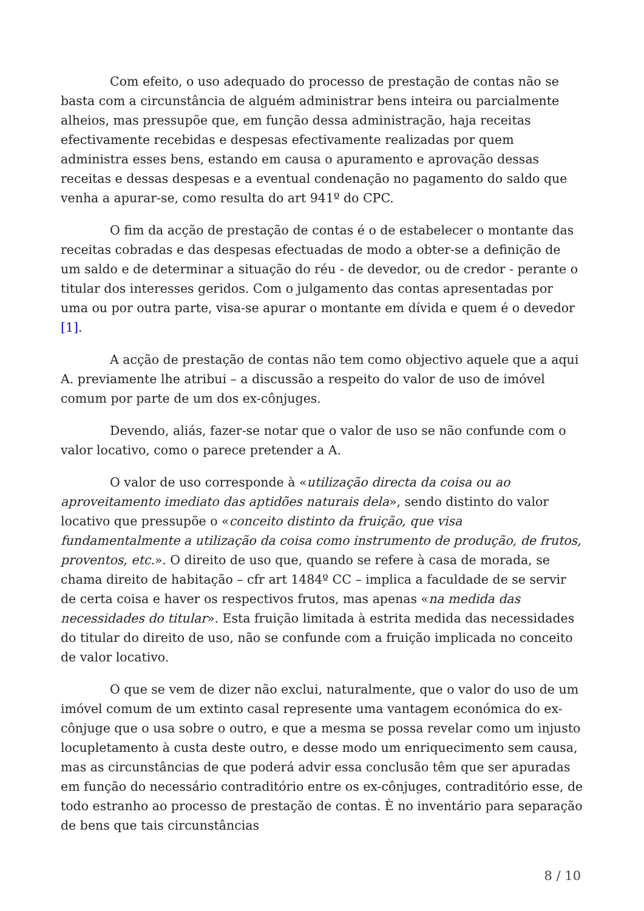Com efeito, o uso adequado do processo de prestação de contas não se basta com a circunstância de alguém administrar bens inteira ou parcialmente alheios, mas pressupõe que, em função dessa administração, haja receitas efectivamente recebidas e despesas efectivamente realizadas por quem administra esses bens, estando em causa o apuramento e aprovação dessas receitas e dessas despesas e a eventual condenação no pagamento do saldo que venha a apurar-se, como resulta do art 941º do CPC.
O fim da acção de prestação de contas é o de estabelecer o montante das receitas cobradas e das despesas efectuadas de modo a obter-se a definição de um saldo e de determinar a situação do réu - de devedor, ou de credor - perante o titular dos interesses geridos. Com o julgamento das contas apresentadas por uma ou por outra parte, visa-se apurar o montante em dívida e quem é o devedor [1].
A acção de prestação de contas não tem como objectivo aquele que a aqui A. previamente lhe atribui – a discussão a respeito do valor de uso de imóvel comum por parte de um dos ex-cônjuges.
Devendo, aliás, fazer-se notar que o valor de uso se não confunde com o valor locativo, como o parece pretender a A.
O valor de uso corresponde à «utilização directa da coisa ou ao aproveitamento imediato das aptidões naturais dela», sendo distinto do valor locativo que pressupõe o «conceito distinto da fruição, que visa fundamentalmente a utilização da coisa como instrumento de produção, de frutos, proventos, etc.». O direito de uso que, quando se refere à casa de morada, se chama direito de habitação – cfr art 1484º CC – implica a faculdade de se servir de certa coisa e haver os respectivos frutos, mas apenas «na medida das necessidades do titular». Esta fruição limitada à estrita medida das necessidades do titular do direito de uso, não se confunde com a fruição implicada no conceito de valor locativo.
O que se vem de dizer não exclui, naturalmente, que o valor do uso de um imóvel comum de um extinto casal represente uma vantagem económica do ex-cônjuge que o usa sobre o outro, e que a mesma se possa revelar como um injusto locupletamento à custa deste outro, e desse modo um enriquecimento sem causa, mas as circunstâncias de que poderá advir essa conclusão têm que ser apuradas em função do necessário contraditório entre os ex-cônjuges, contraditório esse, de todo estranho ao processo de prestação de contas. È no inventário para separação de bens que tais circunstâncias
8 / 10